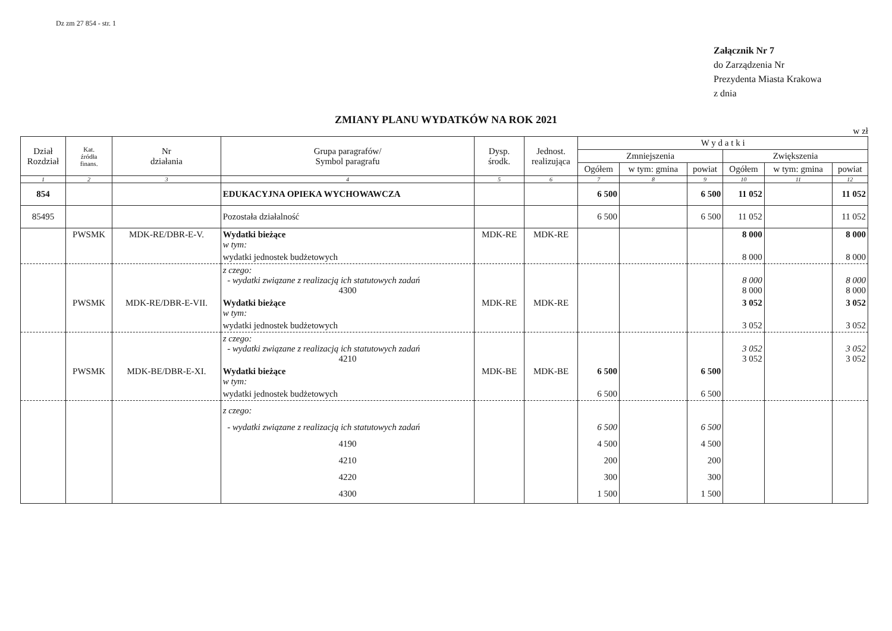Dz zm 27 854 - str. 1
Załącznik Nr 7
do Zarządzenia Nr
Prezydenta Miasta Krakowa
z dnia
ZMIANY PLANU WYDATKÓW NA ROK 2021
w zł
| Dział Rozdział | Kat. źródła finans. | Nr działania | Grupa paragrafów/ Symbol paragrafu | Dysp. środk. | Jednost. realizująca | W y d a t k i | | | | | |
| --- | --- | --- | --- | --- | --- | --- | --- | --- | --- | --- | --- |
| | | | | | | Zmniejszenia | | | Zwiększenia | | |
| | | | | | | Ogółem | w tym: gmina | powiat | Ogółem | w tym: gmina | powiat |
| 1 | 2 | 3 | 4 | 5 | 6 | 7 | 8 | 9 | 10 | 11 | 12 |
| 854 | | | EDUKACYJNA OPIEKA WYCHOWAWCZA | | | 6 500 | | 6 500 | 11 052 | | 11 052 |
| 85495 | | | Pozostała działalność | | | 6 500 | | 6 500 | 11 052 | | 11 052 |
| | PWSMK | MDK-RE/DBR-E-V. | Wydatki bieżące w tym: | MDK-RE | MDK-RE | | | | 8 000 | | 8 000 |
| | | | wydatki jednostek budżetowych | | | | | | 8 000 | | 8 000 |
| | | | z czego: - wydatki związane z realizacją ich statutowych zadań 4300 | | | | | | 8 000 8 000 | | 8 000 8 000 |
| | PWSMK | MDK-RE/DBR-E-VII. | Wydatki bieżące w tym: | MDK-RE | MDK-RE | | | | 3 052 | | 3 052 |
| | | | wydatki jednostek budżetowych | | | | | | 3 052 | | 3 052 |
| | | | z czego: - wydatki związane z realizacją ich statutowych zadań 4210 | | | | | | 3 052 3 052 | | 3 052 3 052 |
| | PWSMK | MDK-BE/DBR-E-XI. | Wydatki bieżące w tym: | MDK-BE | MDK-BE | 6 500 | | 6 500 | | | |
| | | | wydatki jednostek budżetowych | | | 6 500 | | 6 500 | | | |
| | | | z czego: - wydatki związane z realizacją ich statutowych zadań 4190 4210 4220 4300 | | | 6 500 4 500 200 300 1 500 | | 6 500 4 500 200 300 1 500 | | | |